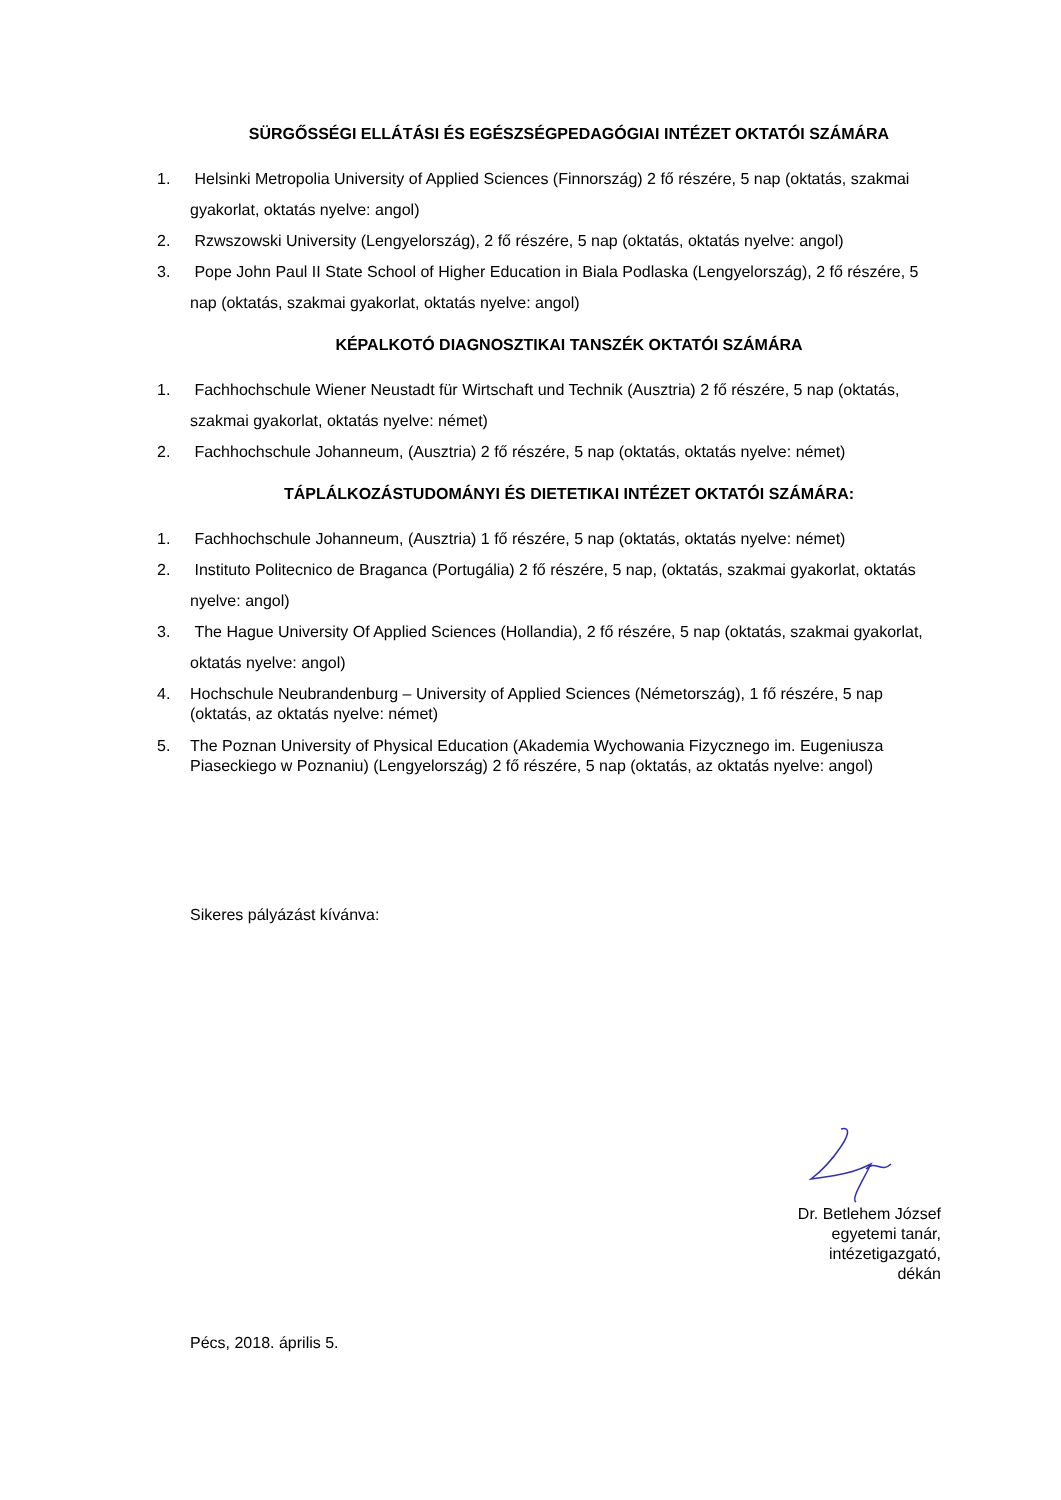SÜRGŐSSÉGI ELLÁTÁSI ÉS EGÉSZSÉGPEDAGÓGIAI INTÉZET OKTATÓI SZÁMÁRA
1. Helsinki Metropolia University of Applied Sciences (Finnország) 2 fő részére, 5 nap (oktatás, szakmai gyakorlat, oktatás nyelve: angol)
2. Rzwszowski University (Lengyelország), 2 fő részére, 5 nap (oktatás, oktatás nyelve: angol)
3. Pope John Paul II State School of Higher Education in Biala Podlaska (Lengyelország), 2 fő részére, 5 nap (oktatás, szakmai gyakorlat, oktatás nyelve: angol)
KÉPALKOTÓ DIAGNOSZTIKAI TANSZÉK OKTATÓI SZÁMÁRA
1. Fachhochschule Wiener Neustadt für Wirtschaft und Technik (Ausztria) 2 fő részére, 5 nap (oktatás, szakmai gyakorlat, oktatás nyelve: német)
2. Fachhochschule Johanneum, (Ausztria) 2 fő részére, 5 nap (oktatás, oktatás nyelve: német)
TÁPLÁLKOZÁSTUDOMÁNYI ÉS DIETETIKAI INTÉZET OKTATÓI SZÁMÁRA:
1. Fachhochschule Johanneum, (Ausztria) 1 fő részére, 5 nap (oktatás, oktatás nyelve: német)
2. Instituto Politecnico de Braganca (Portugália) 2 fő részére, 5 nap, (oktatás, szakmai gyakorlat, oktatás nyelve: angol)
3. The Hague University Of Applied Sciences (Hollandia), 2 fő részére, 5 nap (oktatás, szakmai gyakorlat, oktatás nyelve: angol)
4. Hochschule Neubrandenburg – University of Applied Sciences (Németország), 1 fő részére, 5 nap (oktatás, az oktatás nyelve: német)
5. The Poznan University of Physical Education (Akademia Wychowania Fizycznego im. Eugeniusza Piaseckiego w Poznaniu) (Lengyelország) 2 fő részére, 5 nap (oktatás, az oktatás nyelve: angol)
Sikeres pályázást kívánva:
Dr. Betlehem József
egyetemi tanár,
intézetigazgató,
dékán
Pécs, 2018. április 5.